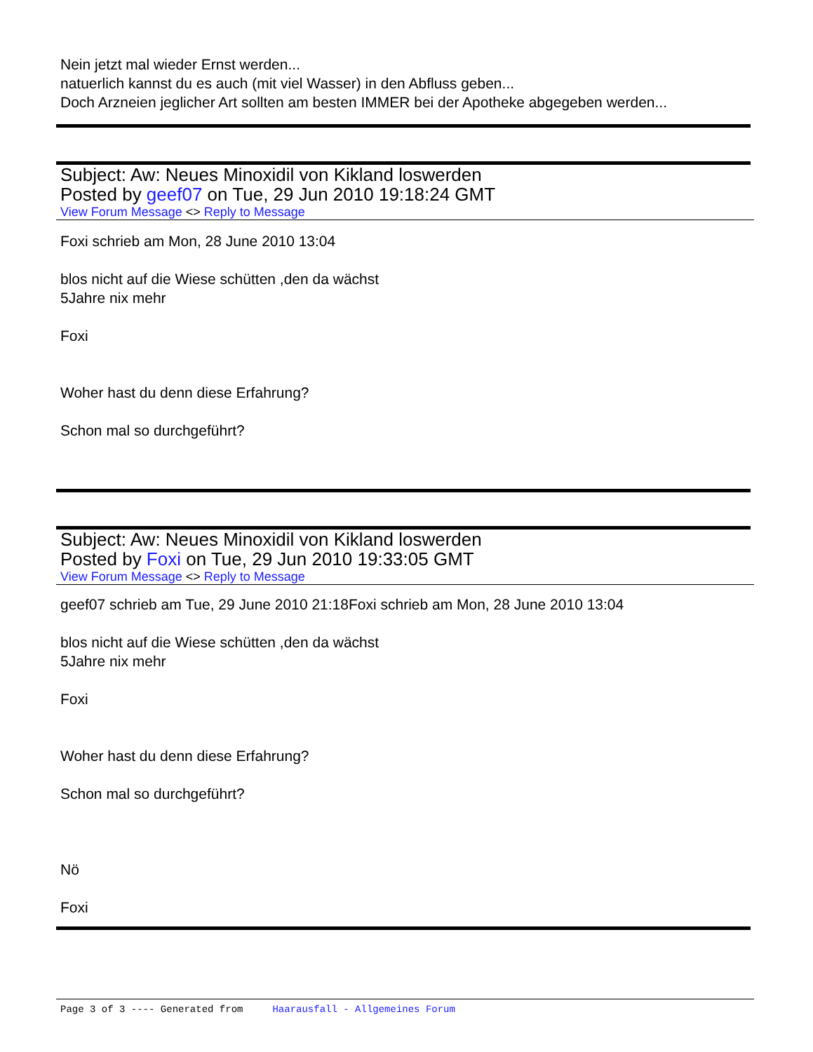Nein jetzt mal wieder Ernst werden...
natuerlich kannst du es auch (mit viel Wasser) in den Abfluss geben...
Doch Arzneien jeglicher Art sollten am besten IMMER bei der Apotheke abgegeben werden...
Subject: Aw: Neues Minoxidil von Kikland loswerden
Posted by geef07 on Tue, 29 Jun 2010 19:18:24 GMT
View Forum Message <> Reply to Message
Foxi schrieb am Mon, 28 June 2010 13:04
blos nicht auf die Wiese schütten ,den da wächst
5Jahre nix mehr
Foxi
Woher hast du denn diese Erfahrung?
Schon mal so durchgeführt?
Subject: Aw: Neues Minoxidil von Kikland loswerden
Posted by Foxi on Tue, 29 Jun 2010 19:33:05 GMT
View Forum Message <> Reply to Message
geef07 schrieb am Tue, 29 June 2010 21:18Foxi schrieb am Mon, 28 June 2010 13:04
blos nicht auf die Wiese schütten ,den da wächst
5Jahre nix mehr
Foxi
Woher hast du denn diese Erfahrung?
Schon mal so durchgeführt?
Nö
Foxi
Page 3 of 3 ---- Generated from Haarausfall - Allgemeines Forum